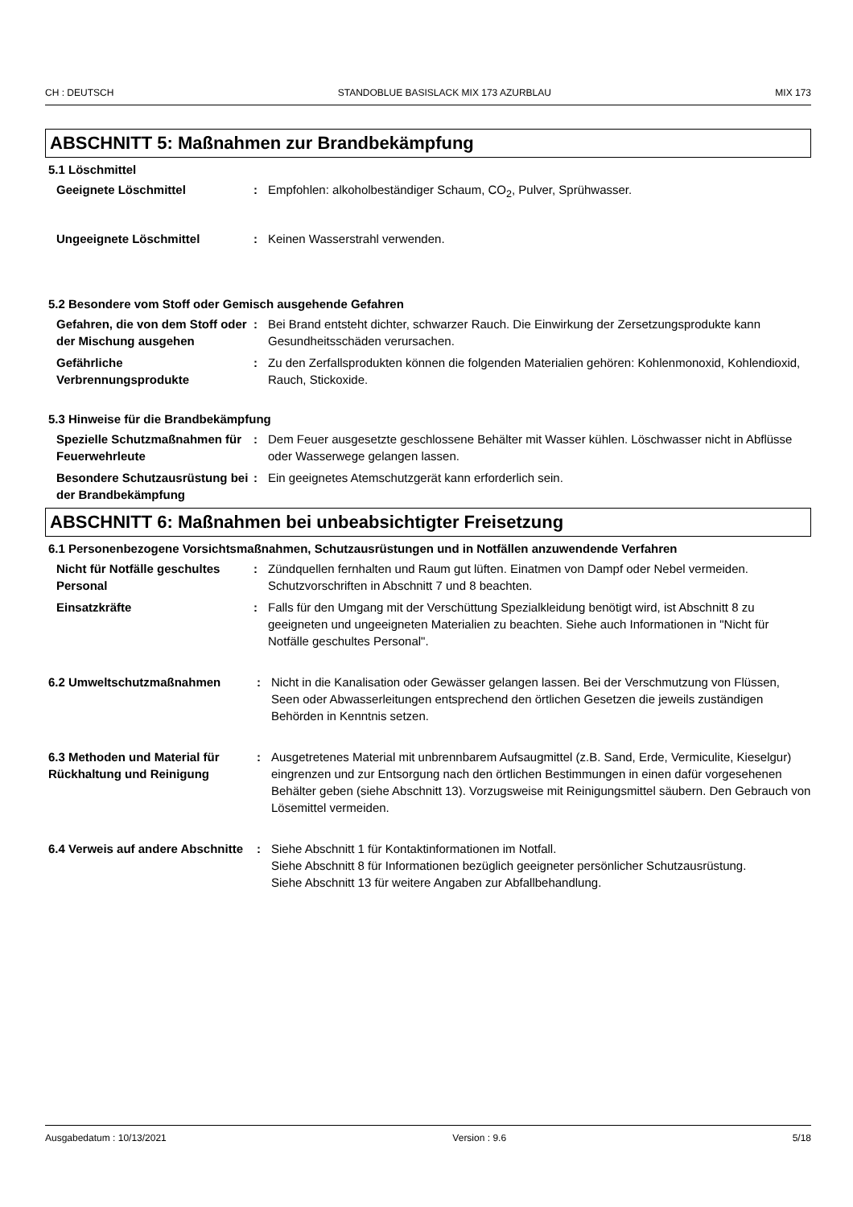CH : DEUTSCH STANDOBLUE BASISLACK MIX 173 AZURBLAU MIX 173
ABSCHNITT 5: Maßnahmen zur Brandbekämpfung
5.1 Löschmittel
Geeignete Löschmittel : Empfohlen: alkoholbeständiger Schaum, CO<sub>2</sub>, Pulver, Sprühwasser.
Ungeeignete Löschmittel : Keinen Wasserstrahl verwenden.
5.2 Besondere vom Stoff oder Gemisch ausgehende Gefahren
Gefahren, die von dem Stoff oder der Mischung ausgehen
: Bei Brand entsteht dichter, schwarzer Rauch. Die Einwirkung der Zersetzungsprodukte kann Gesundheitsschäden verursachen.
Gefährliche Verbrennungsprodukte
: Zu den Zerfallsprodukten können die folgenden Materialien gehören: Kohlenmonoxid, Kohlendioxid, Rauch, Stickoxide.
5.3 Hinweise für die Brandbekämpfung
Spezielle Schutzmaßnahmen für Feuerwehrleute
: Dem Feuer ausgesetzte geschlossene Behälter mit Wasser kühlen. Löschwasser nicht in Abflüsse oder Wasserwege gelangen lassen.
Besondere Schutzausrüstung bei der Brandbekämpfung
: Ein geeignetes Atemschutzgerät kann erforderlich sein.
ABSCHNITT 6: Maßnahmen bei unbeabsichtigter Freisetzung
6.1 Personenbezogene Vorsichtsmaßnahmen, Schutzausrüstungen und in Notfällen anzuwendende Verfahren
Nicht für Notfälle geschultes Personal
: Zündquellen fernhalten und Raum gut lüften. Einatmen von Dampf oder Nebel vermeiden. Schutzvorschriften in Abschnitt 7 und 8 beachten.
Einsatzkräfte : Falls für den Umgang mit der Verschüttung Spezialkleidung benötigt wird, ist Abschnitt 8 zu geeigneten und ungeeigneten Materialien zu beachten. Siehe auch Informationen in "Nicht für Notfälle geschultes Personal".
6.2 Umweltschutzmaßnahmen : Nicht in die Kanalisation oder Gewässer gelangen lassen. Bei der Verschmutzung von Flüssen, Seen oder Abwasserleitungen entsprechend den örtlichen Gesetzen die jeweils zuständigen Behörden in Kenntnis setzen.
6.3 Methoden und Material für Rückhaltung und Reinigung
: Ausgetretenes Material mit unbrennbarem Aufsaugmittel (z.B. Sand, Erde, Vermiculite, Kieselgur) eingrenzen und zur Entsorgung nach den örtlichen Bestimmungen in einen dafür vorgesehenen Behälter geben (siehe Abschnitt 13). Vorzugsweise mit Reinigungsmittel säubern. Den Gebrauch von Lösemittel vermeiden.
6.4 Verweis auf andere Abschnitte
: Siehe Abschnitt 1 für Kontaktinformationen im Notfall.
Siehe Abschnitt 8 für Informationen bezüglich geeigneter persönlicher Schutzausrüstung.
Siehe Abschnitt 13 für weitere Angaben zur Abfallbehandlung.
Ausgabedatum : 10/13/2021 Version : 9.6 5/18